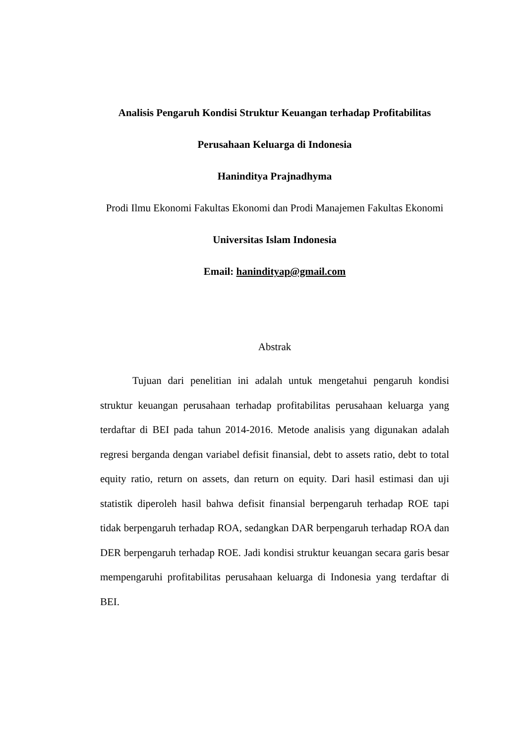Analisis Pengaruh Kondisi Struktur Keuangan terhadap Profitabilitas
Perusahaan Keluarga di Indonesia
Haninditya Prajnadhyma
Prodi Ilmu Ekonomi Fakultas Ekonomi dan Prodi Manajemen Fakultas Ekonomi
Universitas Islam Indonesia
Email: hanindityap@gmail.com
Abstrak
Tujuan dari penelitian ini adalah untuk mengetahui pengaruh kondisi struktur keuangan perusahaan terhadap profitabilitas perusahaan keluarga yang terdaftar di BEI pada tahun 2014-2016. Metode analisis yang digunakan adalah regresi berganda dengan variabel defisit finansial, debt to assets ratio, debt to total equity ratio, return on assets, dan return on equity. Dari hasil estimasi dan uji statistik diperoleh hasil bahwa defisit finansial berpengaruh terhadap ROE tapi tidak berpengaruh terhadap ROA, sedangkan DAR berpengaruh terhadap ROA dan DER berpengaruh terhadap ROE. Jadi kondisi struktur keuangan secara garis besar mempengaruhi profitabilitas perusahaan keluarga di Indonesia yang terdaftar di BEI.